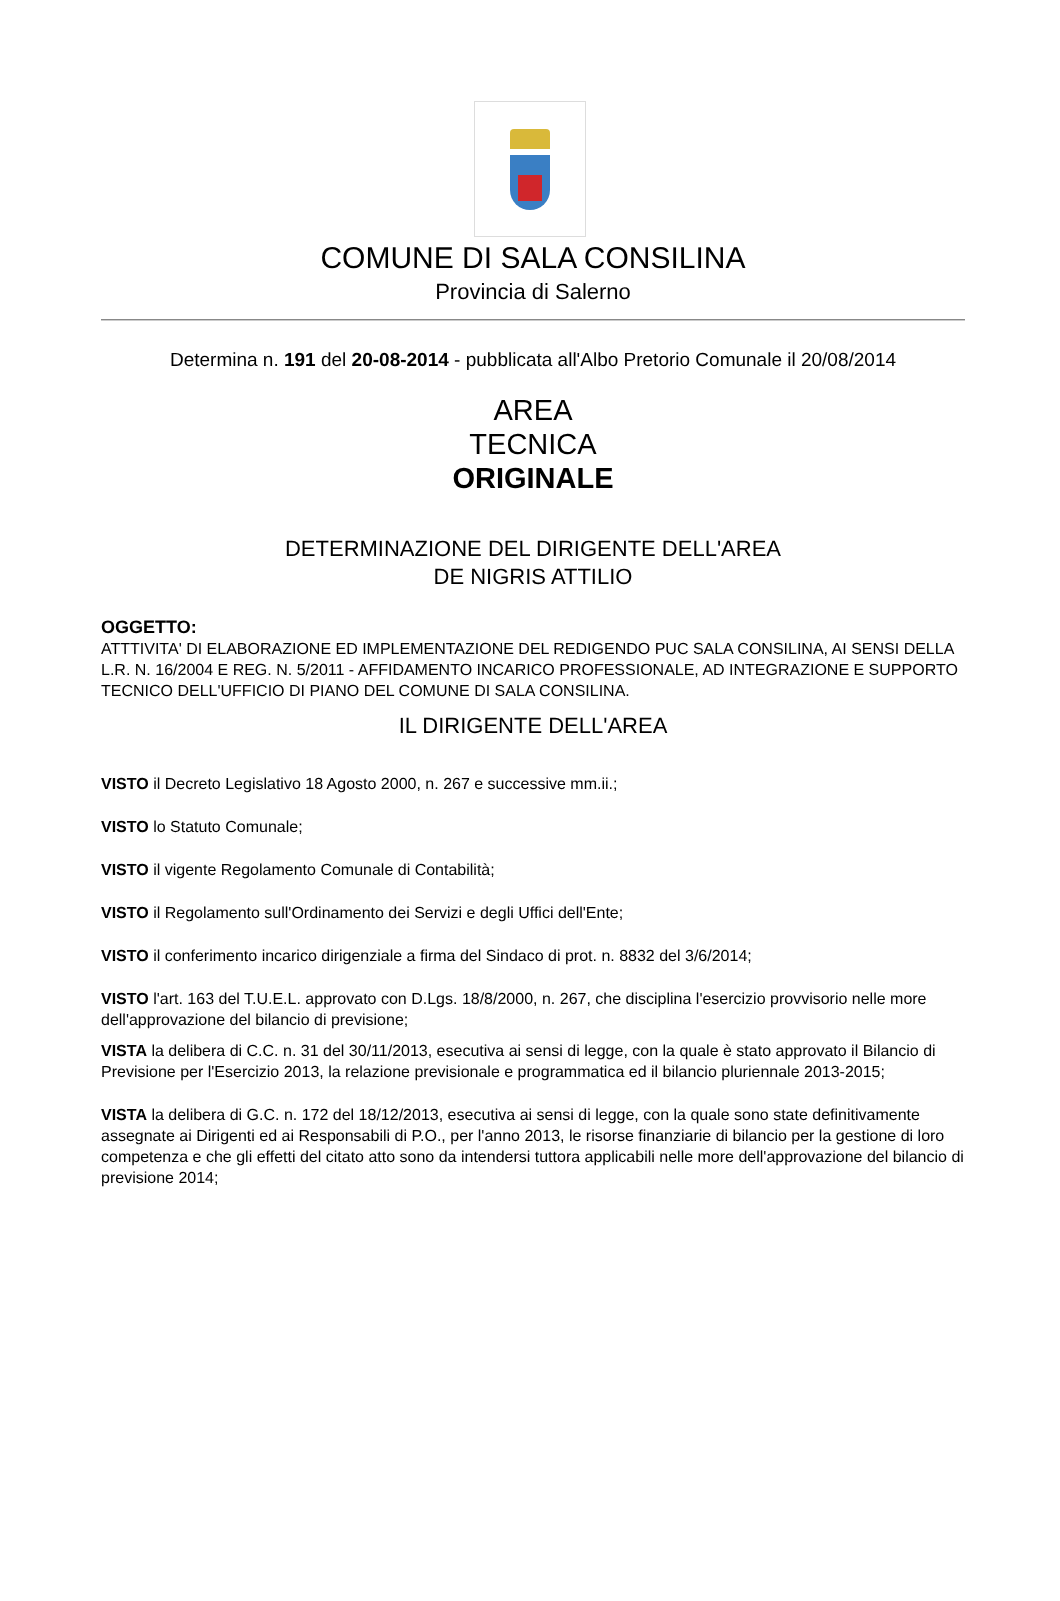COMUNE DI SALA CONSILINA
Provincia di Salerno
Determina n. 191 del 20-08-2014 - pubblicata all'Albo Pretorio Comunale il 20/08/2014
AREA
TECNICA
ORIGINALE
DETERMINAZIONE DEL DIRIGENTE DELL'AREA
DE NIGRIS ATTILIO
OGGETTO:
ATTTIVITA' DI ELABORAZIONE ED IMPLEMENTAZIONE DEL REDIGENDO PUC SALA CONSILINA, AI SENSI DELLA L.R. N. 16/2004 E REG. N. 5/2011 - AFFIDAMENTO INCARICO PROFESSIONALE, AD INTEGRAZIONE E SUPPORTO TECNICO DELL'UFFICIO DI PIANO DEL COMUNE DI SALA CONSILINA.
IL DIRIGENTE DELL'AREA
VISTO il Decreto Legislativo 18 Agosto 2000, n. 267 e successive mm.ii.;
VISTO lo Statuto Comunale;
VISTO il vigente Regolamento Comunale di Contabilità;
VISTO il Regolamento sull'Ordinamento dei Servizi e degli Uffici dell'Ente;
VISTO il conferimento incarico dirigenziale a firma del Sindaco di prot. n. 8832 del 3/6/2014;
VISTO l'art. 163 del T.U.E.L. approvato con D.Lgs. 18/8/2000, n. 267, che disciplina l'esercizio provvisorio nelle more dell'approvazione del bilancio di previsione;
VISTA la delibera di C.C. n. 31 del 30/11/2013, esecutiva ai sensi di legge, con la quale è stato approvato il Bilancio di Previsione per l'Esercizio 2013, la relazione previsionale e programmatica ed il bilancio pluriennale 2013-2015;
VISTA la delibera di G.C. n. 172 del 18/12/2013, esecutiva ai sensi di legge, con la quale sono state definitivamente assegnate ai Dirigenti ed ai Responsabili di P.O., per l'anno 2013, le risorse finanziarie di bilancio per la gestione di loro competenza e che gli effetti del citato atto sono da intendersi tuttora applicabili nelle more dell'approvazione del bilancio di previsione 2014;